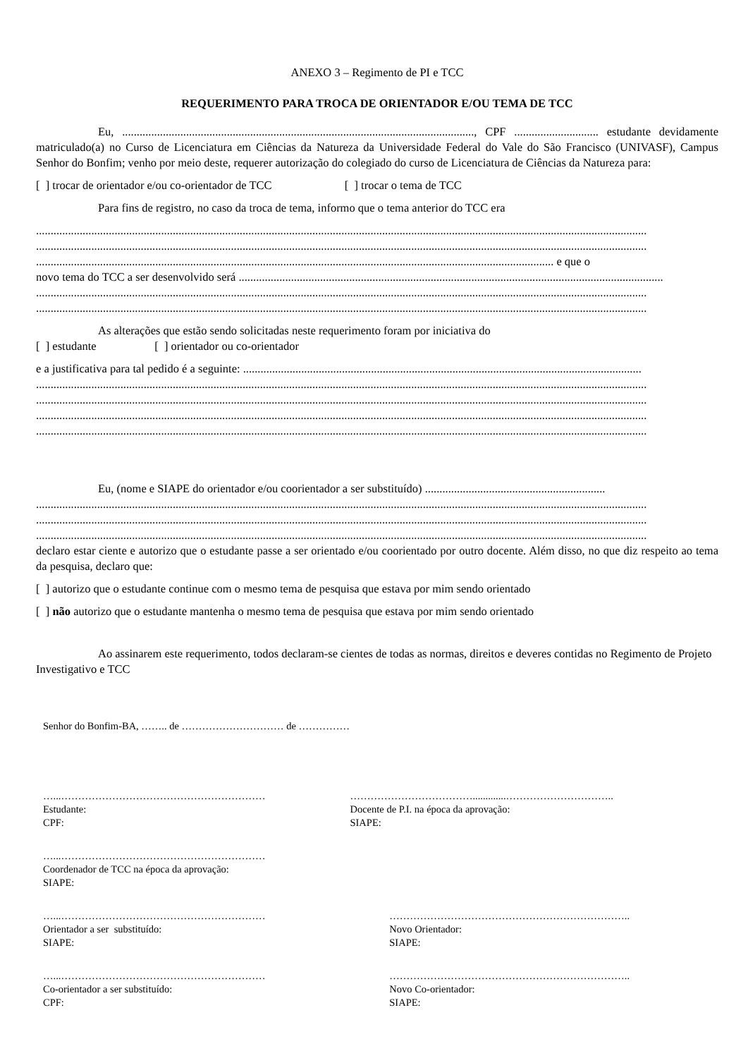ANEXO 3 – Regimento de PI e TCC
REQUERIMENTO PARA TROCA DE ORIENTADOR E/OU TEMA DE TCC
Eu, ........................................................................................................................., CPF ............................. estudante devidamente matriculado(a) no Curso de Licenciatura em Ciências da Natureza da Universidade Federal do Vale do São Francisco (UNIVASF), Campus Senhor do Bonfim; venho por meio deste, requerer autorização do colegiado do curso de Licenciatura de Ciências da Natureza para:
[ ] trocar de orientador e/ou co-orientador de TCC [ ] trocar o tema de TCC
Para fins de registro, no caso da troca de tema, informo que o tema anterior do TCC era
..................................................................................................................................................................................................................
..................................................................................................................................................................................................................
.................................................................................................................................................................................. e que o
novo tema do TCC a ser desenvolvido será ..................................................................................................................................................
..................................................................................................................................................................................................................
..................................................................................................................................................................................................................
As alterações que estão sendo solicitadas neste requerimento foram por iniciativa do
[ ] estudante [ ] orientador ou co-orientador
e a justificativa para tal pedido é a seguinte: .........................................................................................................................................
..................................................................................................................................................................................................................
..................................................................................................................................................................................................................
..................................................................................................................................................................................................................
..................................................................................................................................................................................................................
Eu, (nome e SIAPE do orientador e/ou coorientador a ser substituído) ..............................................................
..................................................................................................................................................................................................................
..................................................................................................................................................................................................................
..................................................................................................................................................................................................................
declaro estar ciente e autorizo que o estudante passe a ser orientado e/ou coorientado por outro docente. Além disso, no que diz respeito ao tema da pesquisa, declaro que:
[ ] autorizo que o estudante continue com o mesmo tema de pesquisa que estava por mim sendo orientado
[ ] não autorizo que o estudante mantenha o mesmo tema de pesquisa que estava por mim sendo orientado
Ao assinarem este requerimento, todos declaram-se cientes de todas as normas, direitos e deveres contidas no Regimento de Projeto Investigativo e TCC
Senhor do Bonfim-BA, …….. de ………………………… de ……………
…...……………………………………………………
Estudante:
CPF:
……………………………….............…………………………..
Docente de P.I. na época da aprovação:
SIAPE:
…...……………………………………………………
Coordenador de TCC na época da aprovação:
SIAPE:
…...……………………………………………………
Orientador a ser substituído:
SIAPE:
……………………………………………………………..
Novo Orientador:
SIAPE:
…...……………………………………………………
Co-orientador a ser substituído:
CPF:
……………………………………………………………..
Novo Co-orientador:
SIAPE: